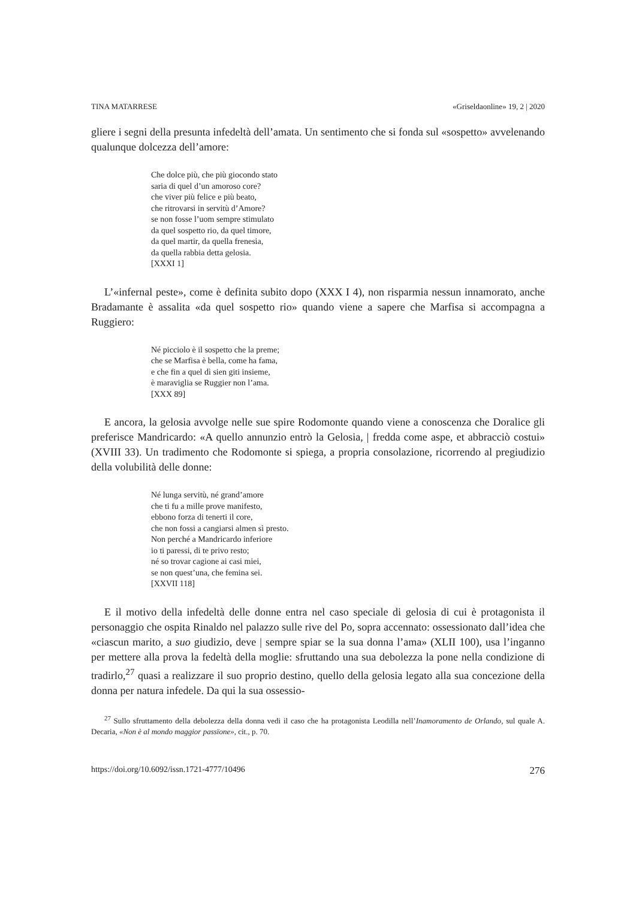TINA MATARRESE «Griseldaonline» 19, 2 | 2020
gliere i segni della presunta infedeltà dell’amata. Un sentimento che si fonda sul «sospetto» avvelenando qualunque dolcezza dell’amore:
Che dolce più, che più giocondo stato
saria di quel d’un amoroso core?
che viver più felice e più beato,
che ritrovarsi in servitù d’Amore?
se non fosse l’uom sempre stimulato
da quel sospetto rio, da quel timore,
da quel martir, da quella frenesia,
da quella rabbia detta gelosia.
[XXXI 1]
L’«infernal peste», come è definita subito dopo (XXX I 4), non risparmia nessun innamorato, anche Bradamante è assalita «da quel sospetto rio» quando viene a sapere che Marfisa si accompagna a Ruggiero:
Né picciolo è il sospetto che la preme;
che se Marfisa è bella, come ha fama,
e che fin a quel dì sien giti insieme,
è maraviglia se Ruggier non l’ama.
[XXX 89]
E ancora, la gelosia avvolge nelle sue spire Rodomonte quando viene a conoscenza che Doralice gli preferisce Mandricardo: «A quello annunzio entrò la Gelosia, | fredda come aspe, et abbracciò costui» (XVIII 33). Un tradimento che Rodomonte si spiega, a propria consolazione, ricorrendo al pregiudizio della volubilità delle donne:
Né lunga servitù, né grand’amore
che ti fu a mille prove manifesto,
ebbono forza di tenerti il core,
che non fossi a cangiarsi almen sì presto.
Non perché a Mandricardo inferiore
io ti paressi, di te privo resto;
né so trovar cagione ai casi miei,
se non quest’una, che femina sei.
[XXVII 118]
E il motivo della infedeltà delle donne entra nel caso speciale di gelosia di cui è protagonista il personaggio che ospita Rinaldo nel palazzo sulle rive del Po, sopra accennato: ossessionato dall’idea che «ciascun marito, a suo giudizio, deve | sempre spiar se la sua donna l’ama» (XLII 100), usa l’inganno per mettere alla prova la fedeltà della moglie: sfruttando una sua debolezza la pone nella condizione di tradirlo,<sup>27</sup> quasi a realizzare il suo proprio destino, quello della gelosia legato alla sua concezione della donna per natura infedele. Da qui la sua ossessio-
<sup>27</sup> Sullo sfruttamento della debolezza della donna vedi il caso che ha protagonista Leodilla nell’Inamoramento de Orlando, sul quale A. Decaria, «Non è al mondo maggior passïone», cit., p. 70.
https://doi.org/10.6092/issn.1721-4777/10496 276